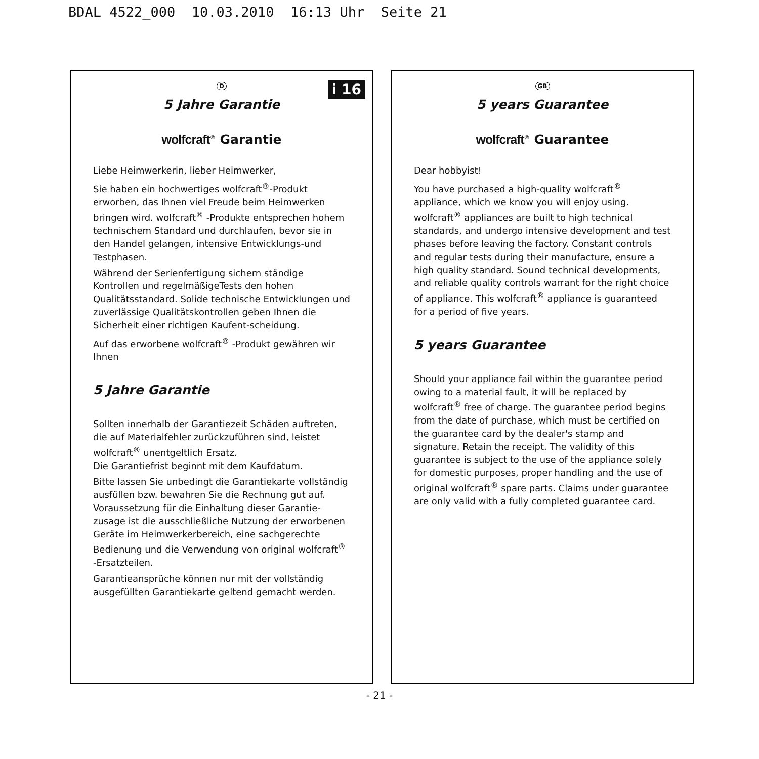BDAL 4522_000 10.03.2010 16:13 Uhr Seite 21
i 16
D
5 Jahre Garantie
wolfcraft<sup>®</sup> Garantie
Liebe Heimwerkerin, lieber Heimwerker,
Sie haben ein hochwertiges wolfcraft<sup>®</sup>-Produkt erworben, das Ihnen viel Freude beim Heimwerken bringen wird. wolfcraft<sup>®</sup> -Produkte entsprechen hohem technischem Standard und durchlaufen, bevor sie in den Handel gelangen, intensive Entwicklungs-und Testphasen.
Während der Serienfertigung sichern ständige Kontrollen und regelmäßigeTests den hohen Qualitätsstandard. Solide technische Entwicklungen und zuverlässige Qualitätskontrollen geben Ihnen die Sicherheit einer richtigen Kaufent-scheidung.
Auf das erworbene wolfcraft<sup>®</sup> -Produkt gewähren wir Ihnen
5 Jahre Garantie
Sollten innerhalb der Garantiezeit Schäden auftreten, die auf Materialfehler zurückzuführen sind, leistet wolfcraft<sup>®</sup> unentgeltlich Ersatz.
Die Garantiefrist beginnt mit dem Kaufdatum.
Bitte lassen Sie unbedingt die Garantiekarte vollständig ausfüllen bzw. bewahren Sie die Rechnung gut auf. Voraussetzung für die Einhaltung dieser Garantie-zusage ist die ausschließliche Nutzung der erworbenen Geräte im Heimwerkerbereich, eine sachgerechte Bedienung und die Verwendung von original wolfcraft<sup>®</sup> -Ersatzteilen.
Garantieansprüche können nur mit der vollständig ausgefüllten Garantiekarte geltend gemacht werden.
GB
5 years Guarantee
wolfcraft<sup>®</sup> Guarantee
Dear hobbyist!
You have purchased a high-quality wolfcraft<sup>®</sup> appliance, which we know you will enjoy using. wolfcraft<sup>®</sup> appliances are built to high technical standards, and undergo intensive development and test phases before leaving the factory. Constant controls and regular tests during their manufacture, ensure a high quality standard. Sound technical developments, and reliable quality controls warrant for the right choice of appliance. This wolfcraft<sup>®</sup> appliance is guaranteed for a period of five years.
5 years Guarantee
Should your appliance fail within the guarantee period owing to a material fault, it will be replaced by wolfcraft<sup>®</sup> free of charge. The guarantee period begins from the date of purchase, which must be certified on the guarantee card by the dealer's stamp and signature. Retain the receipt. The validity of this guarantee is subject to the use of the appliance solely for domestic purposes, proper handling and the use of original wolfcraft<sup>®</sup> spare parts. Claims under guarantee are only valid with a fully completed guarantee card.
- 21 -